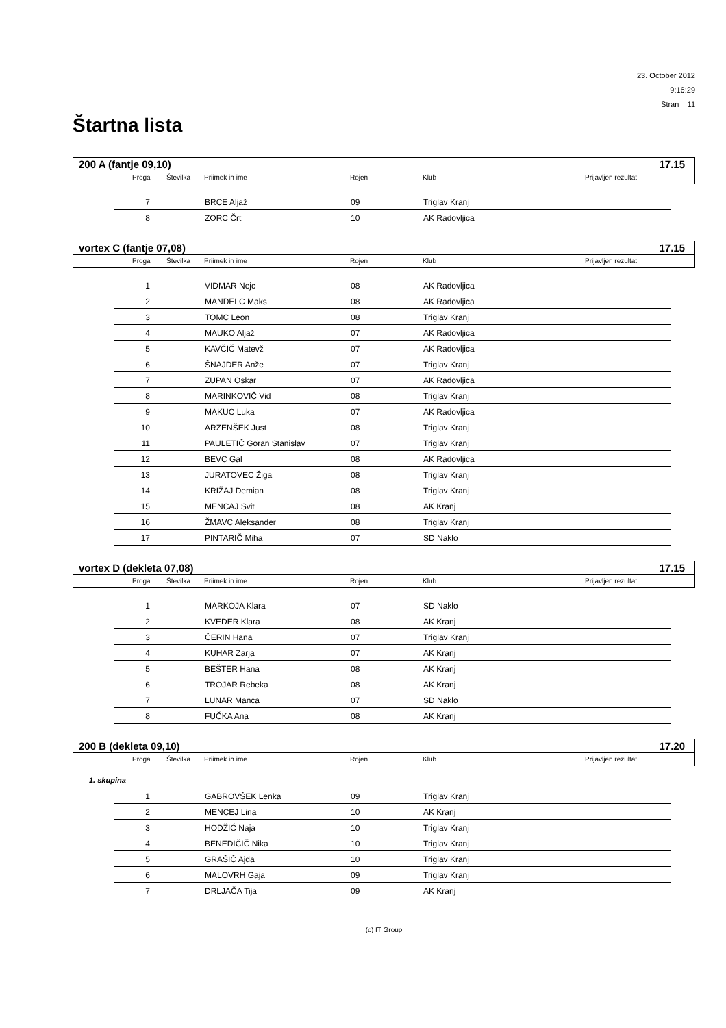23. October 2012
9:16:29
Stran 11
Štartna lista
200 A (fantje 09,10) 17.15
Proga Številka Priimek in ime Rojen Klub Prijavljen rezultat
| 7 | | BRCE Aljaž | 09 | Triglav Kranj |
| 8 | | ZORC Črt | 10 | AK Radovljica |
vortex C (fantje 07,08) 17.15
Proga Številka Priimek in ime Rojen Klub Prijavljen rezultat
| 1 | | VIDMAR Nejc | 08 | AK Radovljica |
| 2 | | MANDELC Maks | 08 | AK Radovljica |
| 3 | | TOMC Leon | 08 | Triglav Kranj |
| 4 | | MAUKO Aljaž | 07 | AK Radovljica |
| 5 | | KAVČIČ Matevž | 07 | AK Radovljica |
| 6 | | ŠNAJDER Anže | 07 | Triglav Kranj |
| 7 | | ZUPAN Oskar | 07 | AK Radovljica |
| 8 | | MARINKOVIČ Vid | 08 | Triglav Kranj |
| 9 | | MAKUC Luka | 07 | AK Radovljica |
| 10 | | ARZENŠEK Just | 08 | Triglav Kranj |
| 11 | | PAULETIČ Goran Stanislav | 07 | Triglav Kranj |
| 12 | | BEVC Gal | 08 | AK Radovljica |
| 13 | | JURATOVEC Žiga | 08 | Triglav Kranj |
| 14 | | KRIŽAJ Demian | 08 | Triglav Kranj |
| 15 | | MENCAJ Svit | 08 | AK Kranj |
| 16 | | ŽMAVC Aleksander | 08 | Triglav Kranj |
| 17 | | PINTARIČ Miha | 07 | SD Naklo |
vortex D (dekleta 07,08) 17.15
Proga Številka Priimek in ime Rojen Klub Prijavljen rezultat
| 1 | | MARKOJA Klara | 07 | SD Naklo |
| 2 | | KVEDER Klara | 08 | AK Kranj |
| 3 | | ČERIN Hana | 07 | Triglav Kranj |
| 4 | | KUHAR Zarja | 07 | AK Kranj |
| 5 | | BEŠTER Hana | 08 | AK Kranj |
| 6 | | TROJAR Rebeka | 08 | AK Kranj |
| 7 | | LUNAR Manca | 07 | SD Naklo |
| 8 | | FUČKA Ana | 08 | AK Kranj |
200 B (dekleta 09,10) 17.20
Proga Številka Priimek in ime Rojen Klub Prijavljen rezultat
1. skupina
| 1 | | GABROVŠEK Lenka | 09 | Triglav Kranj |
| 2 | | MENCEJ Lina | 10 | AK Kranj |
| 3 | | HODŽIĆ Naja | 10 | Triglav Kranj |
| 4 | | BENEDIČIČ Nika | 10 | Triglav Kranj |
| 5 | | GRAŠIČ Ajda | 10 | Triglav Kranj |
| 6 | | MALOVRH Gaja | 09 | Triglav Kranj |
| 7 | | DRLJAČA Tija | 09 | AK Kranj |
(c) IT Group